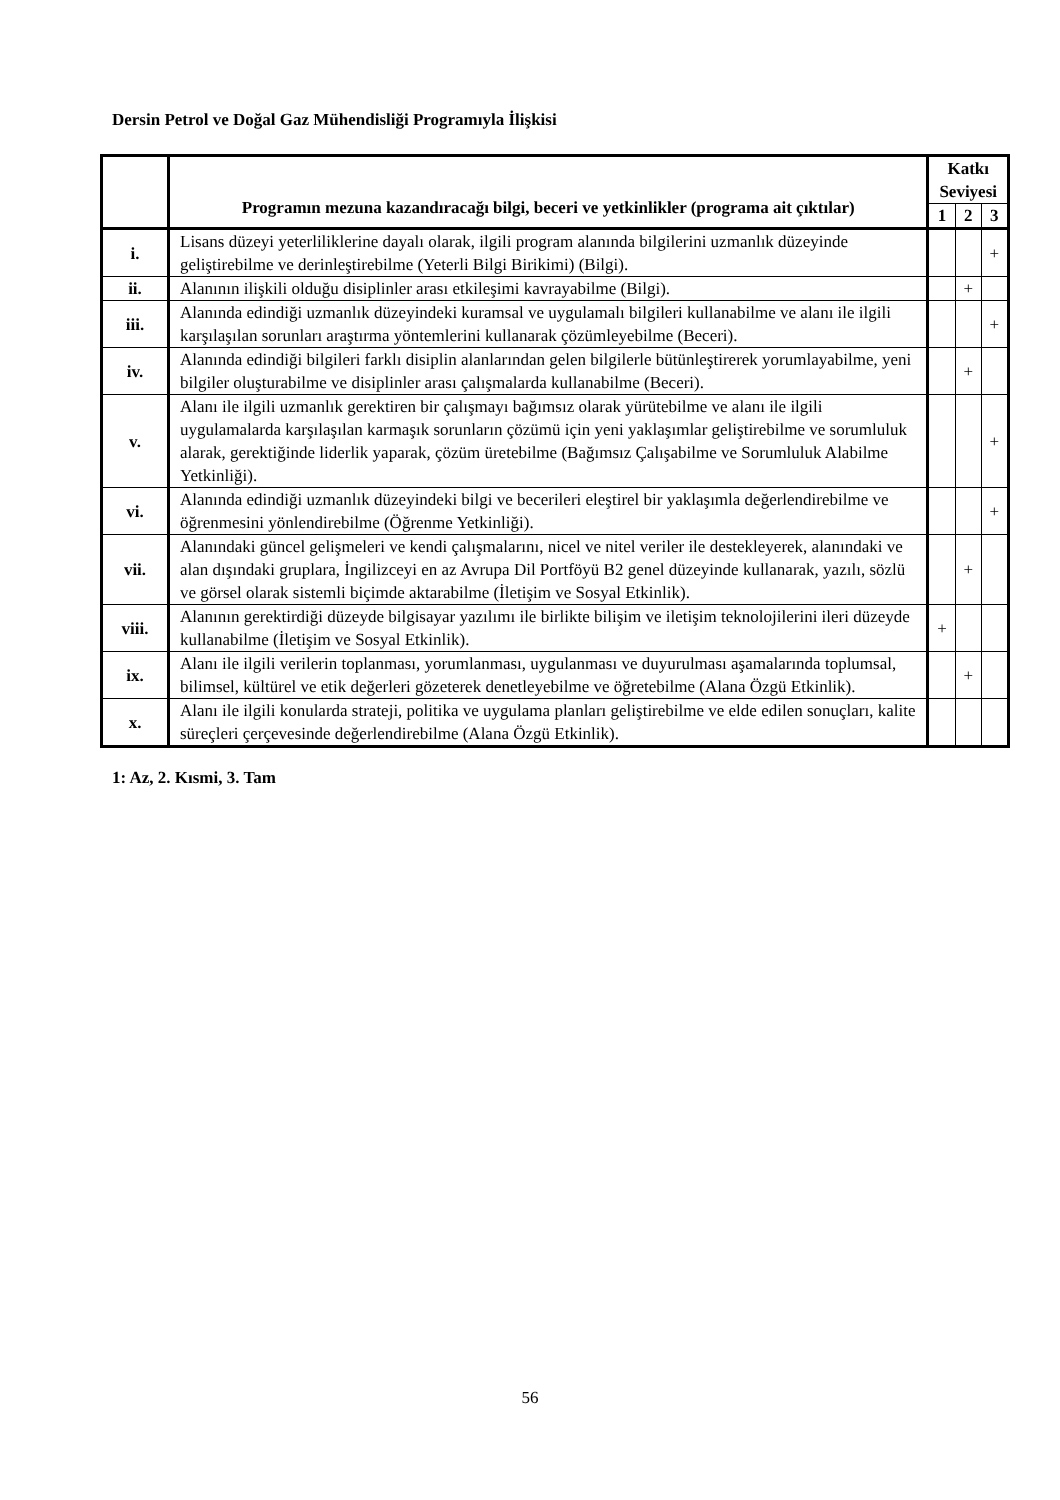Dersin Petrol ve Doğal Gaz Mühendisliği Programıyla İlişkisi
| | Programın mezuna kazandıracağı bilgi, beceri ve yetkinlikler (programa ait çıktılar) | Katkı Seviyesi | | |
| --- | --- | --- | --- | --- |
| | | 1 | 2 | 3 |
| i. | Lisans düzeyi yeterliliklerine dayalı olarak, ilgili program alanında bilgilerini uzmanlık düzeyinde geliştirebilme ve derinleştirebilme (Yeterli Bilgi Birikimi) (Bilgi). | | | + |
| ii. | Alanının ilişkili olduğu disiplinler arası etkileşimi kavrayabilme (Bilgi). | | + | |
| iii. | Alanında edindiği uzmanlık düzeyindeki kuramsal ve uygulamalı bilgileri kullanabilme ve alanı ile ilgili karşılaşılan sorunları araştırma yöntemlerini kullanarak çözümleyebilme (Beceri). | | | + |
| iv. | Alanında edindiği bilgileri farklı disiplin alanlarından gelen bilgilerle bütünleştirerek yorumlayabilme, yeni bilgiler oluşturabilme ve disiplinler arası çalışmalarda kullanabilme (Beceri). | | + | |
| v. | Alanı ile ilgili uzmanlık gerektiren bir çalışmayı bağımsız olarak yürütebilme ve alanı ile ilgili uygulamalarda karşılaşılan karmaşık sorunların çözümü için yeni yaklaşımlar geliştirebilme ve sorumluluk alarak, gerektiğinde liderlik yaparak, çözüm üretebilme (Bağımsız Çalışabilme ve Sorumluluk Alabilme Yetkinliği). | | | + |
| vi. | Alanında edindiği uzmanlık düzeyindeki bilgi ve becerileri eleştirel bir yaklaşımla değerlendirebilme ve öğrenmesini yönlendirebilme (Öğrenme Yetkinliği). | | | + |
| vii. | Alanındaki güncel gelişmeleri ve kendi çalışmalarını, nicel ve nitel veriler ile destekleyerek, alanındaki ve alan dışındaki gruplara, İngilizceyi en az Avrupa Dil Portföyü B2 genel düzeyinde kullanarak, yazılı, sözlü ve görsel olarak sistemli biçimde aktarabilme (İletişim ve Sosyal Etkinlik). | | + | |
| viii. | Alanının gerektirdiği düzeyde bilgisayar yazılımı ile birlikte bilişim ve iletişim teknolojilerini ileri düzeyde kullanabilme (İletişim ve Sosyal Etkinlik). | + | | |
| ix. | Alanı ile ilgili verilerin toplanması, yorumlanması, uygulanması ve duyurulması aşamalarında toplumsal, bilimsel, kültürel ve etik değerleri gözeterek denetleyebilme ve öğretebilme (Alana Özgü Etkinlik). | | + | |
| x. | Alanı ile ilgili konularda strateji, politika ve uygulama planları geliştirebilme ve elde edilen sonuçları, kalite süreçleri çerçevesinde değerlendirebilme (Alana Özgü Etkinlik). | | | |
1: Az, 2. Kısmi, 3. Tam
56